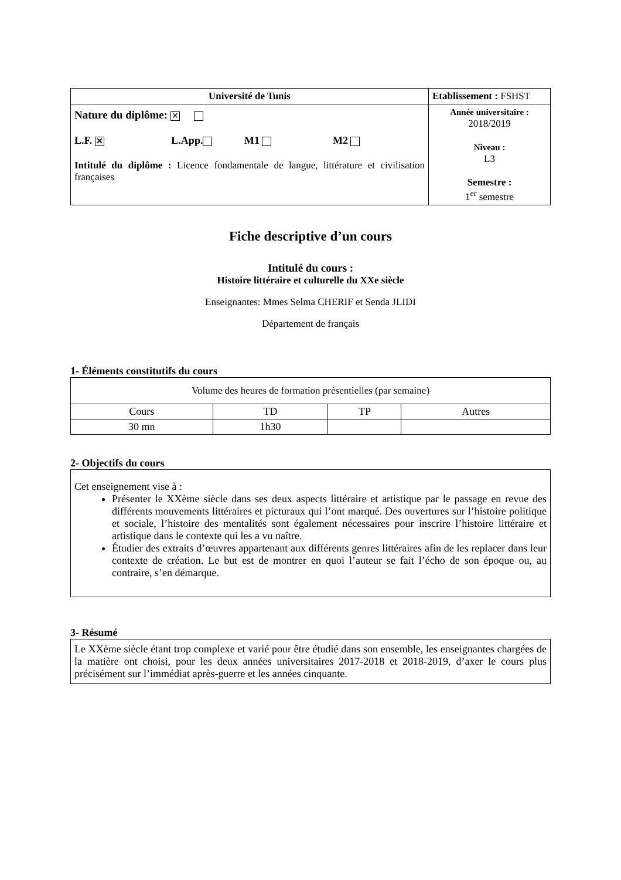| Université de Tunis | Etablissement : FSHST |
| Nature du diplôme: ✕ L.F. ✕ L.App. M1 M2 Intitulé du diplôme : Licence fondamentale de langue, littérature et civilisation françaises | Année universitaire : 2018/2019 Niveau : L3 Semestre : 1<sup>er</sup> semestre |
Fiche descriptive d’un cours
Intitulé du cours :
Histoire littéraire et culturelle du XXe siècle
Enseignantes: Mmes Selma CHERIF et Senda JLIDI
Département de français
1- Éléments constitutifs du cours
| Volume des heures de formation présentielles (par semaine) | | | |
| Cours | TD | TP | Autres |
| 30 mn | 1h30 | | |
2- Objectifs du cours
Cet enseignement vise à :
Présenter le XXème siècle dans ses deux aspects littéraire et artistique par le passage en revue des différents mouvements littéraires et picturaux qui l’ont marqué. Des ouvertures sur l’histoire politique et sociale, l’histoire des mentalités sont également nécessaires pour inscrire l’histoire littéraire et artistique dans le contexte qui les a vu naître.
Étudier des extraits d’œuvres appartenant aux différents genres littéraires afin de les replacer dans leur contexte de création. Le but est de montrer en quoi l’auteur se fait l’écho de son époque ou, au contraire, s’en démarque.
3- Résumé
Le XXème siècle étant trop complexe et varié pour être étudié dans son ensemble, les enseignantes chargées de la matière ont choisi, pour les deux années universitaires 2017-2018 et 2018-2019, d’axer le cours plus précisément sur l’immédiat après-guerre et les années cinquante.